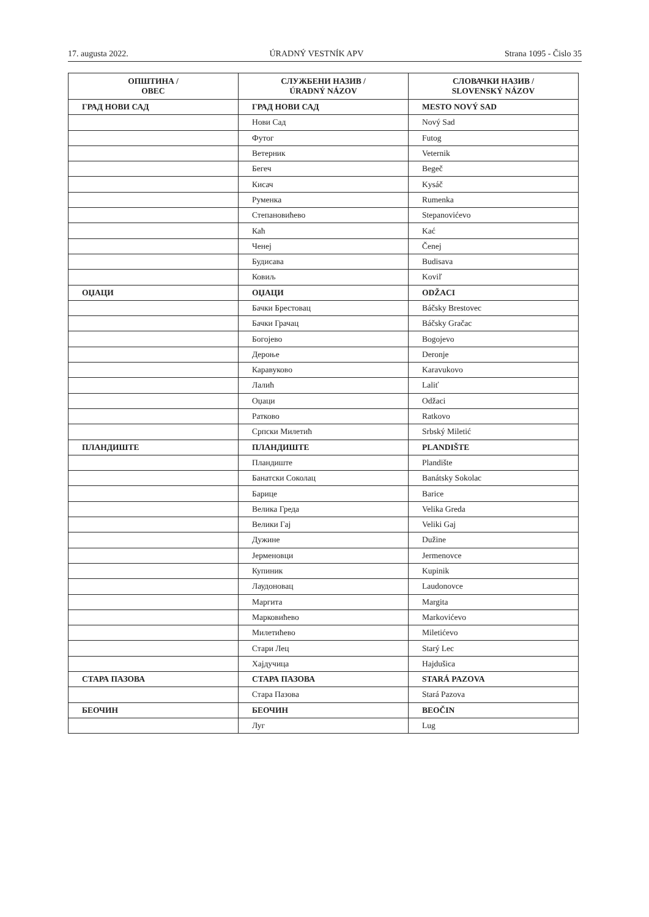17. augusta 2022. ÚRADNÝ VESTNÍK APV Strana 1095 - Čislo 35
| ОПШТИНА / OBEC | СЛУЖБЕНИ НАЗИВ / ÚRADNÝ NÁZOV | СЛОВАЧКИ НАЗИВ / SLOVENSKÝ NÁZOV |
| --- | --- | --- |
| ГРАД НОВИ САД | ГРАД НОВИ САД | MESTO NOVÝ SAD |
| | Нови Сад | Nový Sad |
| | Футог | Futog |
| | Ветерник | Veternik |
| | Бегеч | Begeč |
| | Кисач | Kysáč |
| | Руменка | Rumenka |
| | Степановићево | Stepanovićevo |
| | Каћ | Kać |
| | Ченеј | Čenej |
| | Будисава | Budisava |
| | Ковиљ | Koviľ |
| ОЏАЦИ | ОЏАЦИ | ODŽACI |
| | Бачки Брестовац | Báčsky Brestovec |
| | Бачки Грачац | Báčsky Gračac |
| | Богојево | Bogojevo |
| | Дероње | Deronje |
| | Каравуково | Karavukovo |
| | Лалић | Laliť |
| | Оџаци | Odžaci |
| | Ратково | Ratkovo |
| | Српски Милетић | Srbský Miletić |
| ПЛАНДИШТЕ | ПЛАНДИШТЕ | PLANDIŠTE |
| | Пландиште | Plandište |
| | Банатски Соколац | Banátsky Sokolac |
| | Барице | Barice |
| | Велика Греда | Velika Greda |
| | Велики Гај | Veliki Gaj |
| | Дужине | Dužine |
| | Јерменовци | Jermenovce |
| | Купиник | Kupinik |
| | Лаудоновац | Laudonovce |
| | Маргита | Margita |
| | Марковићево | Markovićevo |
| | Милетићево | Miletićevo |
| | Стари Лец | Starý Lec |
| | Хајдучица | Hajdušica |
| СТАРА ПАЗОВА | СТАРА ПАЗОВА | STARÁ PAZOVA |
| | Стара Пазова | Stará Pazova |
| БЕОЧИН | БЕОЧИН | BEOČIN |
| | Луг | Lug |